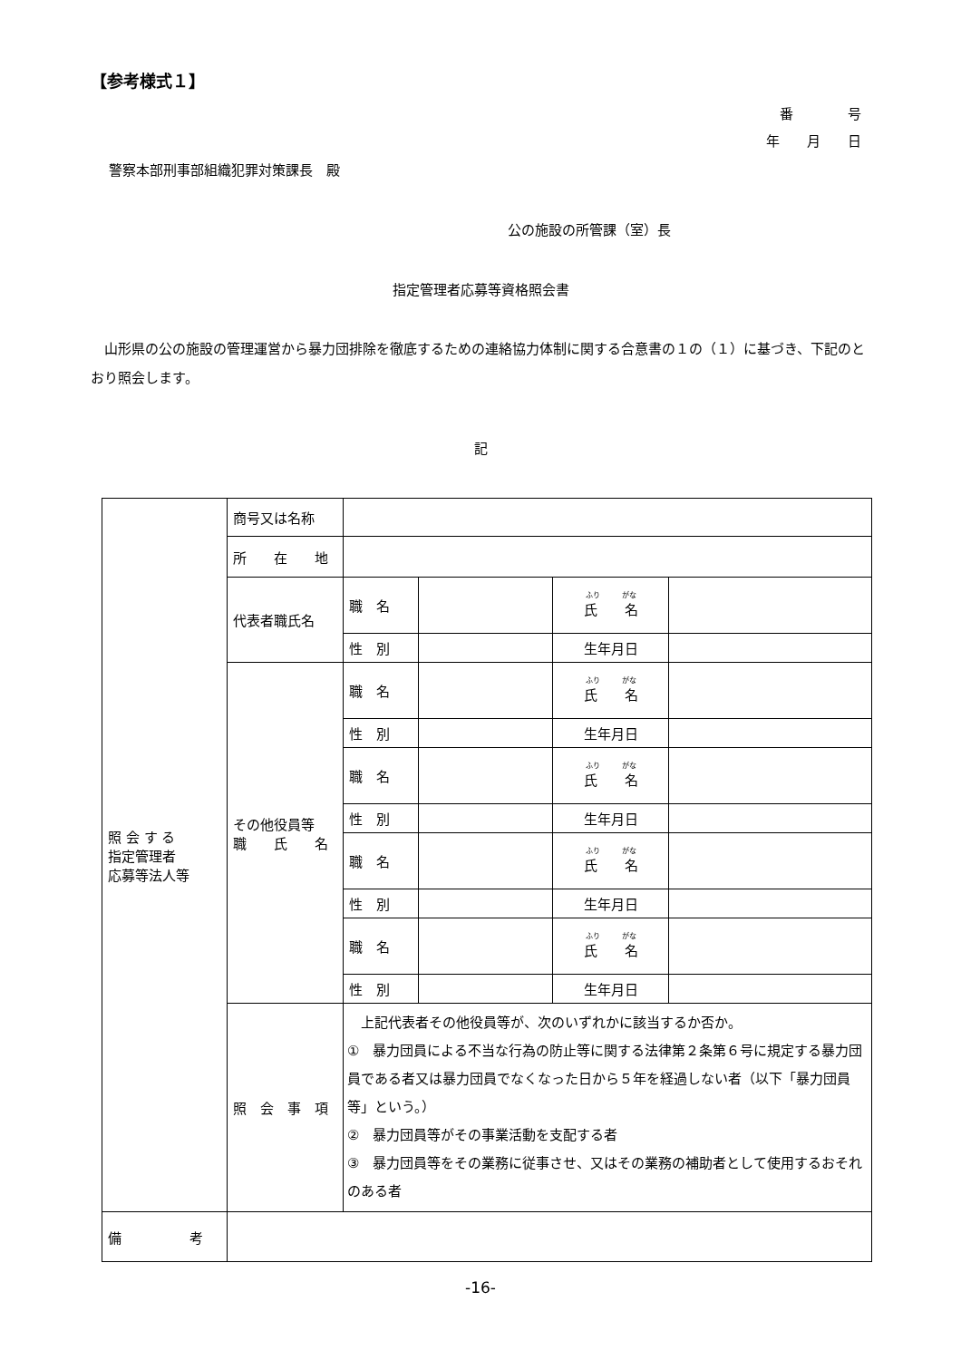【参考様式１】
番　　　　号
年　　月　　日
警察本部刑事部組織犯罪対策課長　殿
公の施設の所管課（室）長
指定管理者応募等資格照会書
　山形県の公の施設の管理運営から暴力団排除を徹底するための連絡協力体制に関する合意書の１の（１）に基づき、下記のとおり照会します。
記
| 照 会 す る 指定管理者 応募等法人等 | 商号又は名称 | | | | |
| | 所 在 地 | | | | |
| | 代表者職氏名 | 職 名 | | ふり がな 氏 名 | |
| | | 性 別 | | 生年月日 | |
| | その他役員等 職 氏 名 | 職 名 | | ふり がな 氏 名 | |
| | | 性 別 | | 生年月日 | |
| | | 職 名 | | ふり がな 氏 名 | |
| | | 性 別 | | 生年月日 | |
| | | 職 名 | | ふり がな 氏 名 | |
| | | 性 別 | | 生年月日 | |
| | | 職 名 | | ふり がな 氏 名 | |
| | | 性 別 | | 生年月日 | |
| | 照 会 事 項 | 上記代表者その他役員等が、次のいずれかに該当するか否か。 ① 暴力団員による不当な行為の防止等に関する法律第２条第６号に規定する暴力団員である者又は暴力団員でなくなった日から５年を経過しない者（以下「暴力団員等」という。） ② 暴力団員等がその事業活動を支配する者 ③ 暴力団員等をその業務に従事させ、又はその業務の補助者として使用するおそれのある者 | | | |
| 備 考 | | | | | |
-16-